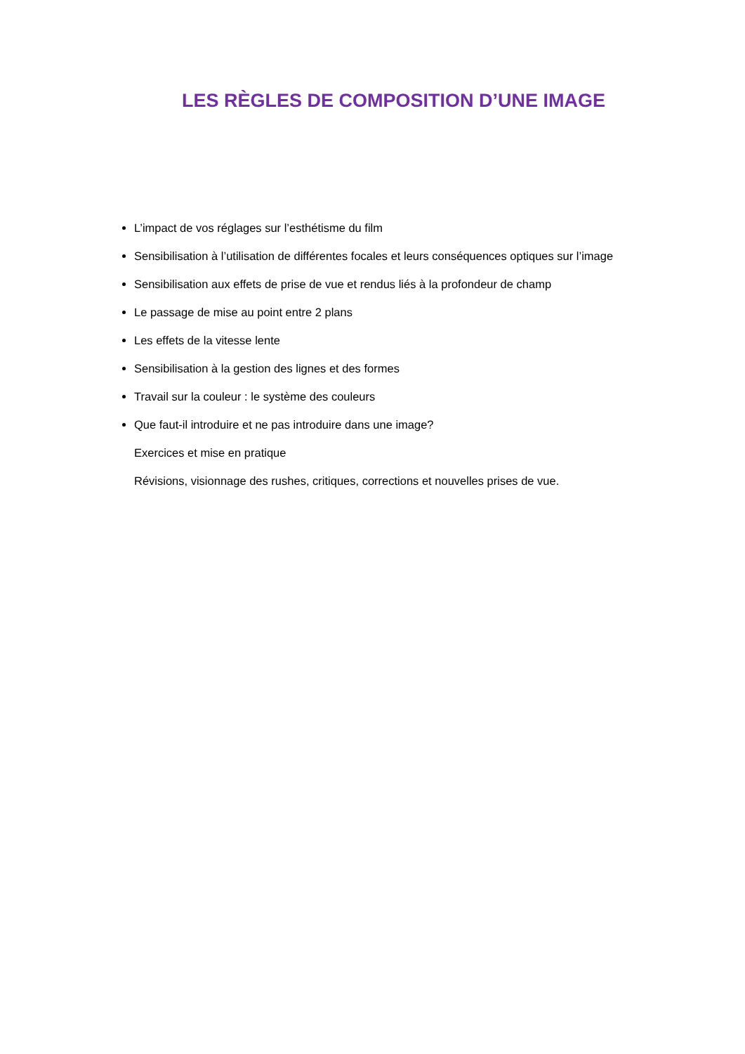LES RÈGLES DE COMPOSITION D’UNE IMAGE
L’impact de vos réglages sur l’esthétisme du film
Sensibilisation à l’utilisation de différentes focales et leurs conséquences optiques sur l’image
Sensibilisation aux effets de prise de vue et rendus liés à la profondeur de champ
Le passage de mise au point entre 2 plans
Les effets de la vitesse lente
Sensibilisation à la gestion des lignes et des formes
Travail sur la couleur : le système des couleurs
Que faut-il introduire et ne pas introduire dans une image?
Exercices et mise en pratique
Révisions, visionnage des rushes, critiques, corrections et nouvelles prises de vue.